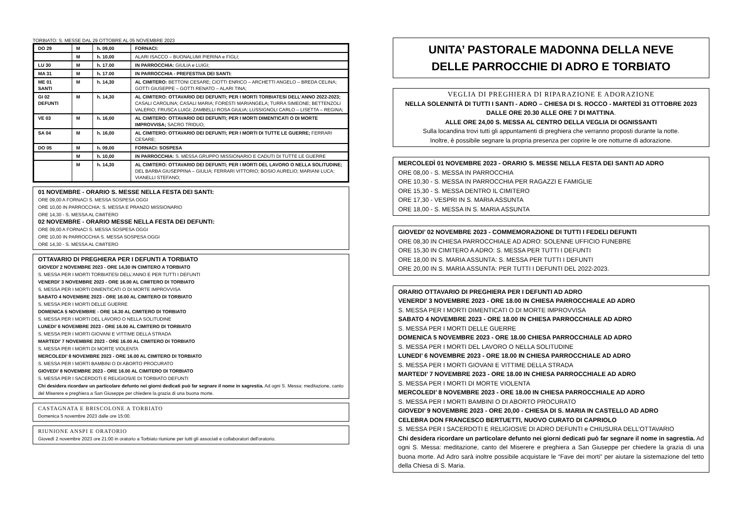TORBIATO: S. MESSE DAL 29 OTTOBRE AL 05 NOVEMBRE 2023
| DO 29 | M | h. 09,00 | FORNACI: |
| | M | h. 10,00 | ALARI ISACCO – BUONALUMI PIERINA e FIGLI; |
| LU 30 | M | h. 17.00 | IN PARROCCHIA: GIULIA e LUIGI; |
| MA 31 | M | h. 17.00 | IN PARROCCHIA - PREFESTIVA DEI SANTI: |
| ME 01 SANTI | M | h. 14,30 | AL CIMITERO: BETTONI CESARE; CIOTTI ENRICO – ARCHETTI ANGELO – BREDA CELINA; GOTTI GIUSEPPE – GOTTI RENATO – ALARI TINA; |
| GI 02 DEFUNTI | M | h. 14,30 | AL CIMITERO: OTTAVARIO DEI DEFUNTI; PER I MORTI TORBIATESI DELL’ANNO 2022-2023; CASALI CAROLINA; CASALI MARIA; FORESTI MARIANGELA; TURRA SIMEONE; BETTENZOLI VALERIO; FRUSCA LUIGI; ZAMBELLI ROSA GIULIA; LUSSIGNOLI CARLO – LISETTA – REGINA; |
| VE 03 | M | h. 16,00 | AL CIMITERO: OTTAVARIO DEI DEFUNTI; PER I MORTI DIMENTICATI O DI MORTE IMPROVVISA; SACRO TRIDUO; |
| SA 04 | M | h. 16,00 | AL CIMITERO: OTTAVARIO DEI DEFUNTI; PER I MORTI DI TUTTE LE GUERRE; FERRARI CESARE; |
| DO 05 | M | h. 09,00 | FORNACI: SOSPESA |
| | M | h. 10,00 | IN PARROCCHIA: S. MESSA GRUPPO MISSIONARIO E CADUTI DI TUTTE LE GUERRE |
| | M | h. 14,30 | AL CIMITERO: OTTAVARIO DEI DEFUNTI; PER I MORTI DEL LAVORO O NELLA SOLITUDINE; DEL BARBA GIUSEPPINA – GIULIA; FERRARI VITTORIO; BOSIO AURELIO; MARIANI LUCA; VIANELLI STEFANO; |
01 NOVEMBRE - ORARIO S. MESSE NELLA FESTA DEI SANTI:
ORE 09,00 A FORNACI S. MESSA SOSPESA OGGI
ORE 10,00 IN PARROCCHIA: S. MESSA E PRANZO MISSIONARIO
ORE 14,30 - S. MESSA AL CIMITERO
02 NOVEMBRE - ORARIO MESSE NELLA FESTA DEI DEFUNTI:
ORE 09,00 A FORNACI S. MESSA SOSPESA OGGI
ORE 10,00 IN PARROCCHIA S. MESSA SOSPESA OGGI
ORE 14,30 - S. MESSA AL CIMITERO
OTTAVARIO DI PREGHIERA PER I DEFUNTI A TORBIATO
GIOVEDI’ 2 NOVEMBRE 2023 - ORE 14,30 IN CIMITERO A TORBIATO
S. MESSA PER I MORTI TORBIATESI DELL’ANNO E PER TUTTI I DEFUNTI
VENERDI’ 3 NOVEMBRE 2023 - ORE 16.00 AL CIMITERO DI TORBIATO
S. MESSA PER I MORTI DIMENTICATI O DI MORTE IMPROVVISA
SABATO 4 NOVEMBRE 2023 - ORE 16.00 AL CIMITERO DI TORBIATO
S. MESSA PER I MORTI DELLE GUERRE
DOMENICA 5 NOVEMBRE - ORE 14.30 AL CIMITERO DI TORBIATO
S. MESSA PER I MORTI DEL LAVORO O NELLA SOLITUDINE
LUNEDI’ 6 NOVEMBRE 2023 - ORE 16.00 AL CIMITERO DI TORBIATO
S. MESSA PER I MORTI GIOVANI E VITTIME DELLA STRADA
MARTEDI’ 7 NOVEMBRE 2023 - ORE 16.00 AL CIMITERO DI TORBIATO
S. MESSA PER I MORTI DI MORTE VIOLENTA
MERCOLEDI’ 8 NOVEMBRE 2023 - ORE 16.00 AL CIMITERO DI TORBIATO
S. MESSA PER I MORTI BAMBINI O DI ABORTO PROCURATO
GIOVEDI’ 8 NOVEMBRE 2023 - ORE 16.00 AL CIMITERO DI TORBIATO
S. MESSA PER I SACERDOTI E RELIGIOSI/E DI TORBIATO DEFUNTI
Chi desidera ricordare un particolare defunto nei giorni dedicati può far segnare il nome in sagrestia. Ad ogni S. Messa: meditazione, canto del Miserere e preghiera a San Giuseppe per chiedere la grazia di una buona morte.
CASTAGNATA E BRISCOLONE A TORBIATO
Domenica 5 novembre 2023 dalle ore 15:00.
RIUNIONE ANSPI E ORATORIO
Giovedì 2 novembre 2023 ore 21:00 in oratorio a Torbiato riunione per tutti gli associati e collaboratori dell'oratorio.
UNITA’ PASTORALE MADONNA DELLA NEVE
DELLE PARROCCHIE DI ADRO E TORBIATO
VEGLIA DI PREGHIERA DI RIPARAZIONE E ADORAZIONE
NELLA SOLENNITÀ DI TUTTI I SANTI - ADRO – CHIESA DI S. ROCCO - MARTEDÌ 31 OTTOBRE 2023
DALLE ORE 20.30 ALLE ORE 7 DI MATTINA.
ALLE ORE 24,00 S. MESSA AL CENTRO DELLA VEGLIA DI OGNISSANTI
Sulla locandina trovi tutti gli appuntamenti di preghiera che verranno proposti durante la notte.
Inoltre, è possibile segnare la propria presenza per coprire le ore notturne di adorazione.
MERCOLEDÌ 01 NOVEMBRE 2023 - ORARIO S. MESSE NELLA FESTA DEI SANTI AD ADRO
ORE 08,00 - S. MESSA IN PARROCCHIA
ORE 10,30 - S. MESSA IN PARROCCHIA PER RAGAZZI E FAMIGLIE
ORE 15,30 - S. MESSA DENTRO IL CIMITERO
ORE 17,30 - VESPRI IN S. MARIA ASSUNTA
ORE 18,00 - S. MESSA IN S. MARIA ASSUNTA
GIOVEDI’ 02 NOVEMBRE 2023 - COMMEMORAZIONE DI TUTTI I FEDELI DEFUNTI
ORE 08,30 IN CHIESA PARROCCHIALE AD ADRO: SOLENNE UFFICIO FUNEBRE
ORE 15,30 IN CIMITERO A ADRO: S. MESSA PER TUTTI I DEFUNTI
ORE 18,00 IN S. MARIA ASSUNTA: S. MESSA PER TUTTI I DEFUNTI
ORE 20,00 IN S. MARIA ASSUNTA: PER TUTTI I DEFUNTI DEL 2022-2023.
ORARIO OTTAVARIO DI PREGHIERA PER I DEFUNTI AD ADRO
VENERDI’ 3 NOVEMBRE 2023 - ORE 18.00 IN CHIESA PARROCCHIALE AD ADRO
S. MESSA PER I MORTI DIMENTICATI O DI MORTE IMPROVVISA
SABATO 4 NOVEMBRE 2023 - ORE 18.00 IN CHIESA PARROCCHIALE AD ADRO
S. MESSA PER I MORTI DELLE GUERRE
DOMENICA 5 NOVEMBRE 2023 - ORE 18.00 CHIESA PARROCCHIALE AD ADRO
S. MESSA PER I MORTI DEL LAVORO O NELLA SOLITUDINE
LUNEDI’ 6 NOVEMBRE 2023 - ORE 18.00 IN CHIESA PARROCCHIALE AD ADRO
S. MESSA PER I MORTI GIOVANI E VITTIME DELLA STRADA
MARTEDI’ 7 NOVEMBRE 2023 - ORE 18.00 IN CHIESA PARROCCHIALE AD ADRO
S. MESSA PER I MORTI DI MORTE VIOLENTA
MERCOLEDI’ 8 NOVEMBRE 2023 - ORE 18.00 IN CHIESA PARROCCHIALE AD ADRO
S. MESSA PER I MORTI BAMBINI O DI ABORTO PROCURATO
GIOVEDI’ 9 NOVEMBRE 2023 - ORE 20,00 - CHIESA DI S. MARIA IN CASTELLO AD ADRO
CELEBRA DON FRANCESCO BERTUETTI, NUOVO CURATO DI CAPRIOLO
S. MESSA PER I SACERDOTI E RELIGIOSI/E DI ADRO DEFUNTI e CHIUSURA DELL’OTTAVARIO
Chi desidera ricordare un particolare defunto nei giorni dedicati può far segnare il nome in sagrestia. Ad ogni S. Messa: meditazione, canto del Miserere e preghiera a San Giuseppe per chiedere la grazia di una buona morte. Ad Adro sarà inoltre possibile acquistare le “Fave dei morti” per aiutare la sistemazione del tetto della Chiesa di S. Maria.